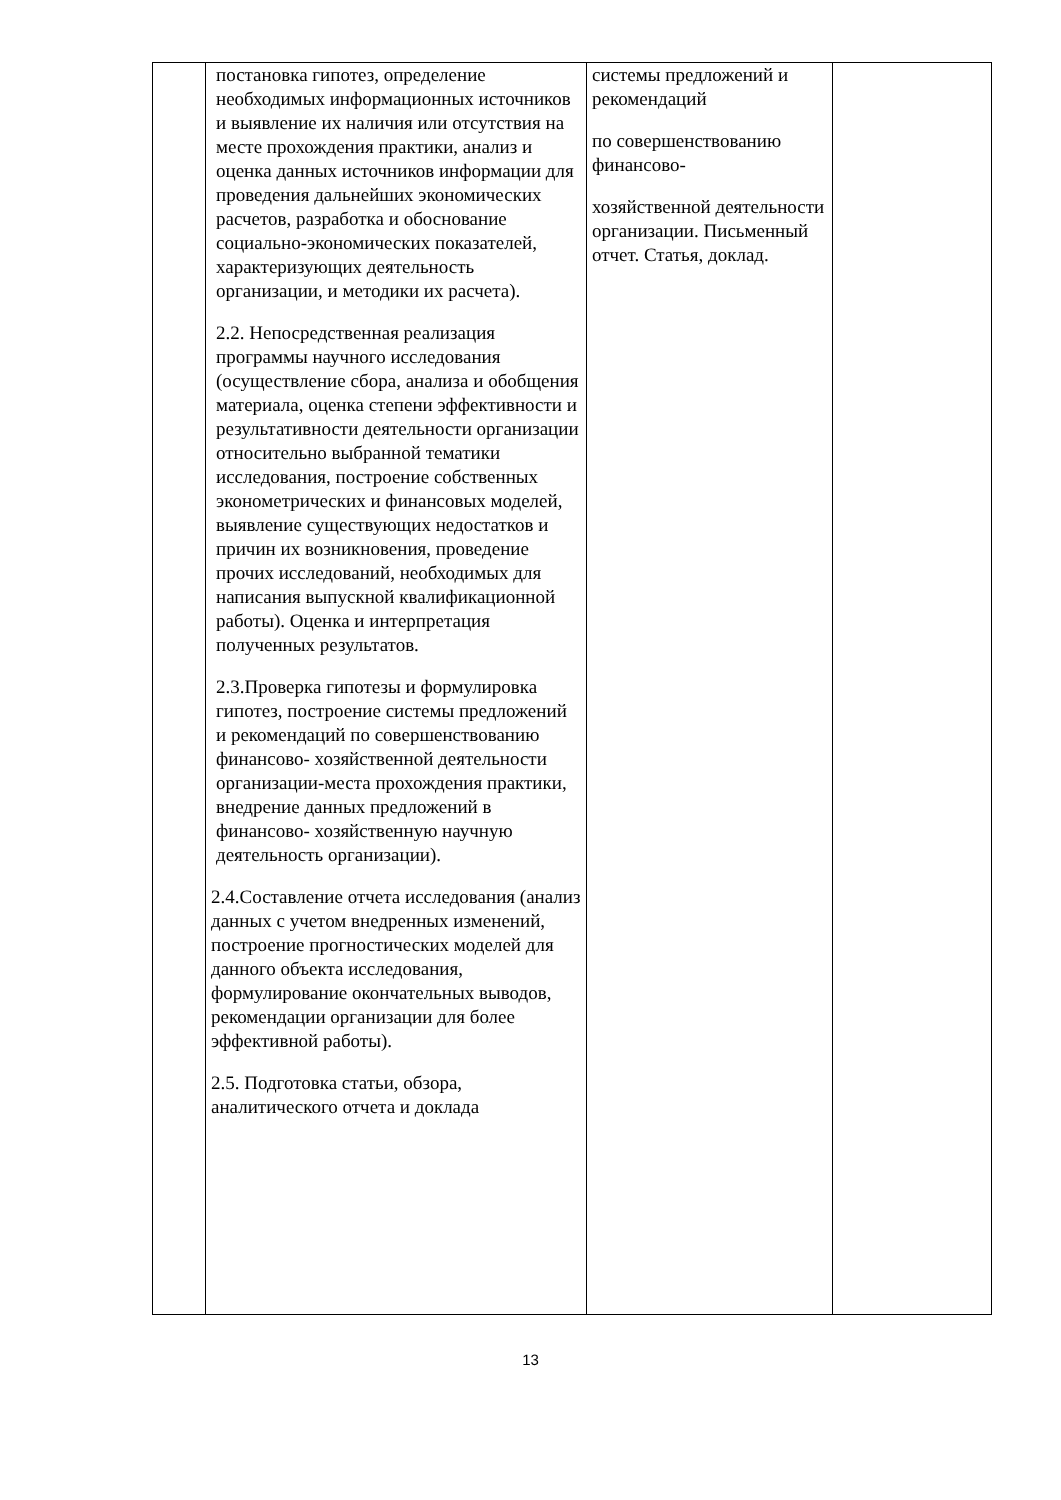| | постановка гипотез, определение необходимых информационных источников и выявление их наличия или отсутствия на месте прохождения практики, анализ и оценка данных источников информации для проведения дальнейших экономических расчетов, разработка и обоснование социально-экономических показателей, характеризующих деятельность организации, и методики их расчета). 2.2. Непосредственная реализация программы научного исследования (осуществление сбора, анализа и обобщения материала, оценка степени эффективности и результативности деятельности организации относительно выбранной тематики исследования, построение собственных эконометрических и финансовых моделей, выявление существующих недостатков и причин их возникновения, проведение прочих исследований, необходимых для написания выпускной квалификационной работы). Оценка и интерпретация полученных результатов. 2.3.Проверка гипотезы и формулировка гипотез, построение системы предложений и рекомендаций по совершенствованию финансово- хозяйственной деятельности организации-места прохождения практики, внедрение данных предложений в финансово- хозяйственную научную деятельность организации). 2.4.Составление отчета исследования (анализ данных с учетом внедренных изменений, построение прогностических моделей для данного объекта исследования, формулирование окончательных выводов, рекомендации организации для более эффективной работы). 2.5. Подготовка статьи, обзора, аналитического отчета и доклада | системы предложений и рекомендаций по совершенствованию финансово- хозяйственной деятельности организации. Письменный отчет. Статья, доклад. | |
13